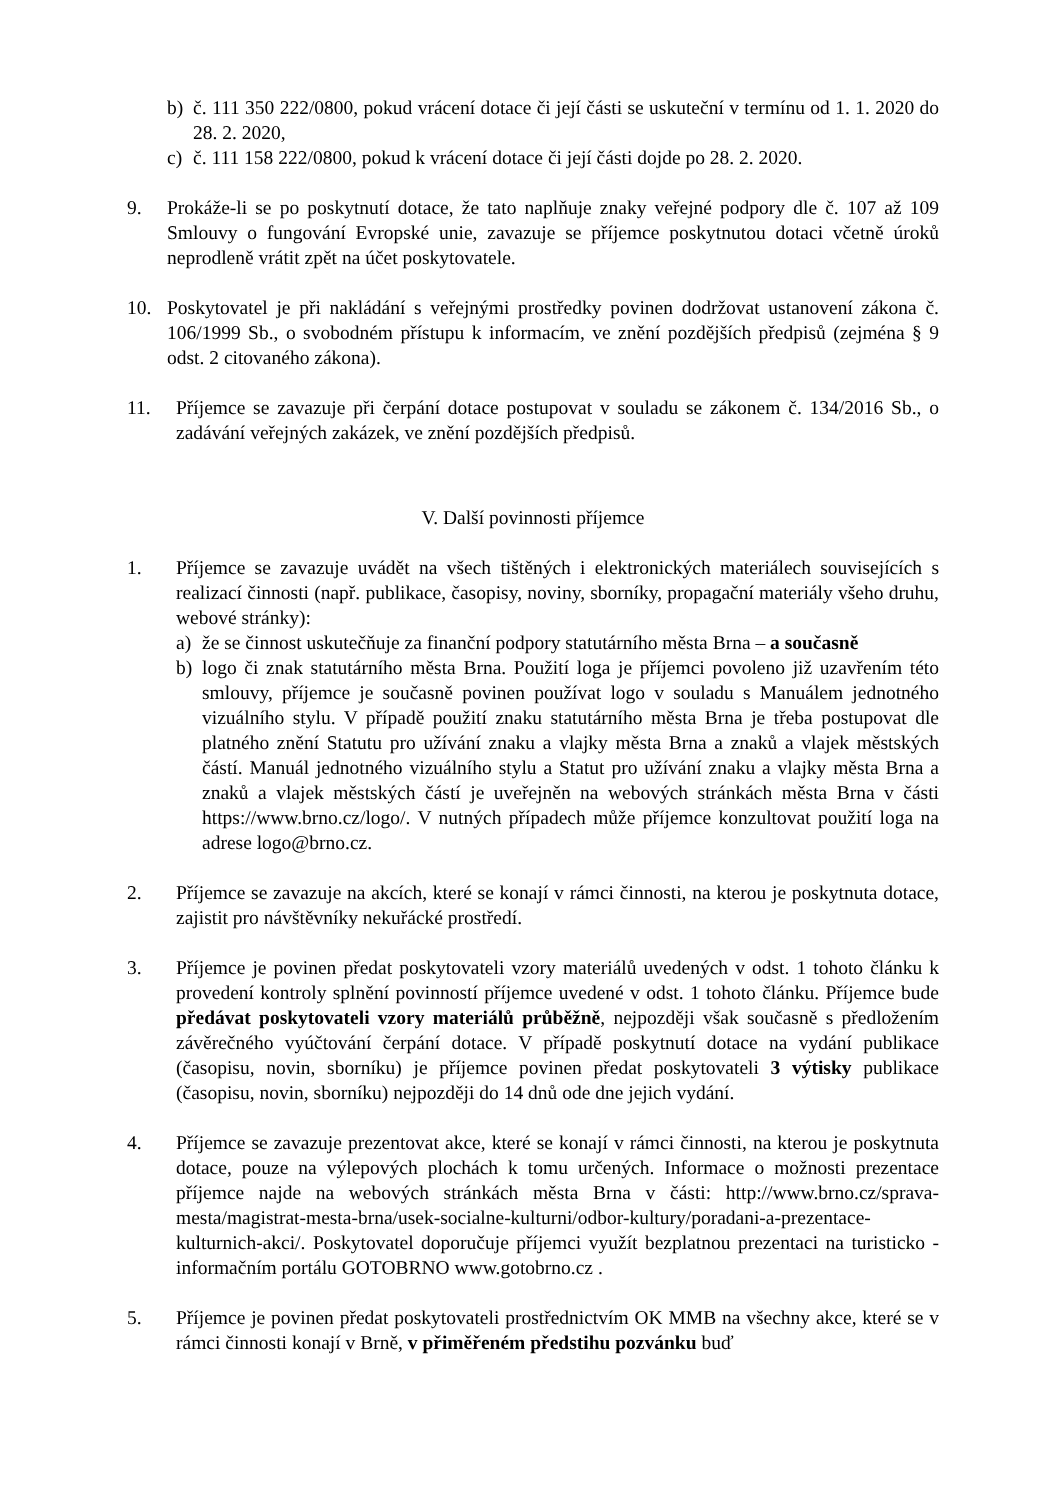b) č. 111 350 222/0800, pokud vrácení dotace či její části se uskuteční v termínu od 1. 1. 2020 do 28. 2. 2020,
c) č. 111 158 222/0800, pokud k vrácení dotace či její části dojde po 28. 2. 2020.
9. Prokáže-li se po poskytnutí dotace, že tato naplňuje znaky veřejné podpory dle č. 107 až 109 Smlouvy o fungování Evropské unie, zavazuje se příjemce poskytnutou dotaci včetně úroků neprodleně vrátit zpět na účet poskytovatele.
10. Poskytovatel je při nakládání s veřejnými prostředky povinen dodržovat ustanovení zákona č. 106/1999 Sb., o svobodném přístupu k informacím, ve znění pozdějších předpisů (zejména § 9 odst. 2 citovaného zákona).
11. Příjemce se zavazuje při čerpání dotace postupovat v souladu se zákonem č. 134/2016 Sb., o zadávání veřejných zakázek, ve znění pozdějších předpisů.
V. Další povinnosti příjemce
1. Příjemce se zavazuje uvádět na všech tištěných i elektronických materiálech souvisejících s realizací činnosti (např. publikace, časopisy, noviny, sborníky, propagační materiály všeho druhu, webové stránky):
a) že se činnost uskutečňuje za finanční podpory statutárního města Brna – a současně
b) logo či znak statutárního města Brna. Použití loga je příjemci povoleno již uzavřením této smlouvy, příjemce je současně povinen používat logo v souladu s Manuálem jednotného vizuálního stylu. V případě použití znaku statutárního města Brna je třeba postupovat dle platného znění Statutu pro užívání znaku a vlajky města Brna a znaků a vlajek městských částí. Manuál jednotného vizuálního stylu a Statut pro užívání znaku a vlajky města Brna a znaků a vlajek městských částí je uveřejněn na webových stránkách města Brna v části https://www.brno.cz/logo/. V nutných případech může příjemce konzultovat použití loga na adrese logo@brno.cz.
2. Příjemce se zavazuje na akcích, které se konají v rámci činnosti, na kterou je poskytnuta dotace, zajistit pro návštěvníky nekuřácké prostředí.
3. Příjemce je povinen předat poskytovateli vzory materiálů uvedených v odst. 1 tohoto článku k provedení kontroly splnění povinností příjemce uvedené v odst. 1 tohoto článku. Příjemce bude předávat poskytovateli vzory materiálů průběžně, nejpozději však současně s předložením závěrečného vyúčtování čerpání dotace. V případě poskytnutí dotace na vydání publikace (časopisu, novin, sborníku) je příjemce povinen předat poskytovateli 3 výtisky publikace (časopisu, novin, sborníku) nejpozději do 14 dnů ode dne jejich vydání.
4. Příjemce se zavazuje prezentovat akce, které se konají v rámci činnosti, na kterou je poskytnuta dotace, pouze na výlepových plochách k tomu určených. Informace o možnosti prezentace příjemce najde na webových stránkách města Brna v části: http://www.brno.cz/sprava-mesta/magistrat-mesta-brna/usek-socialne-kulturni/odbor-kultury/poradani-a-prezentace-kulturnich-akci/. Poskytovatel doporučuje příjemci využít bezplatnou prezentaci na turisticko - informačním portálu GOTOBRNO www.gotobrno.cz .
5. Příjemce je povinen předat poskytovateli prostřednictvím OK MMB na všechny akce, které se v rámci činnosti konají v Brně, v přiměřeném předstihu pozvánku buď